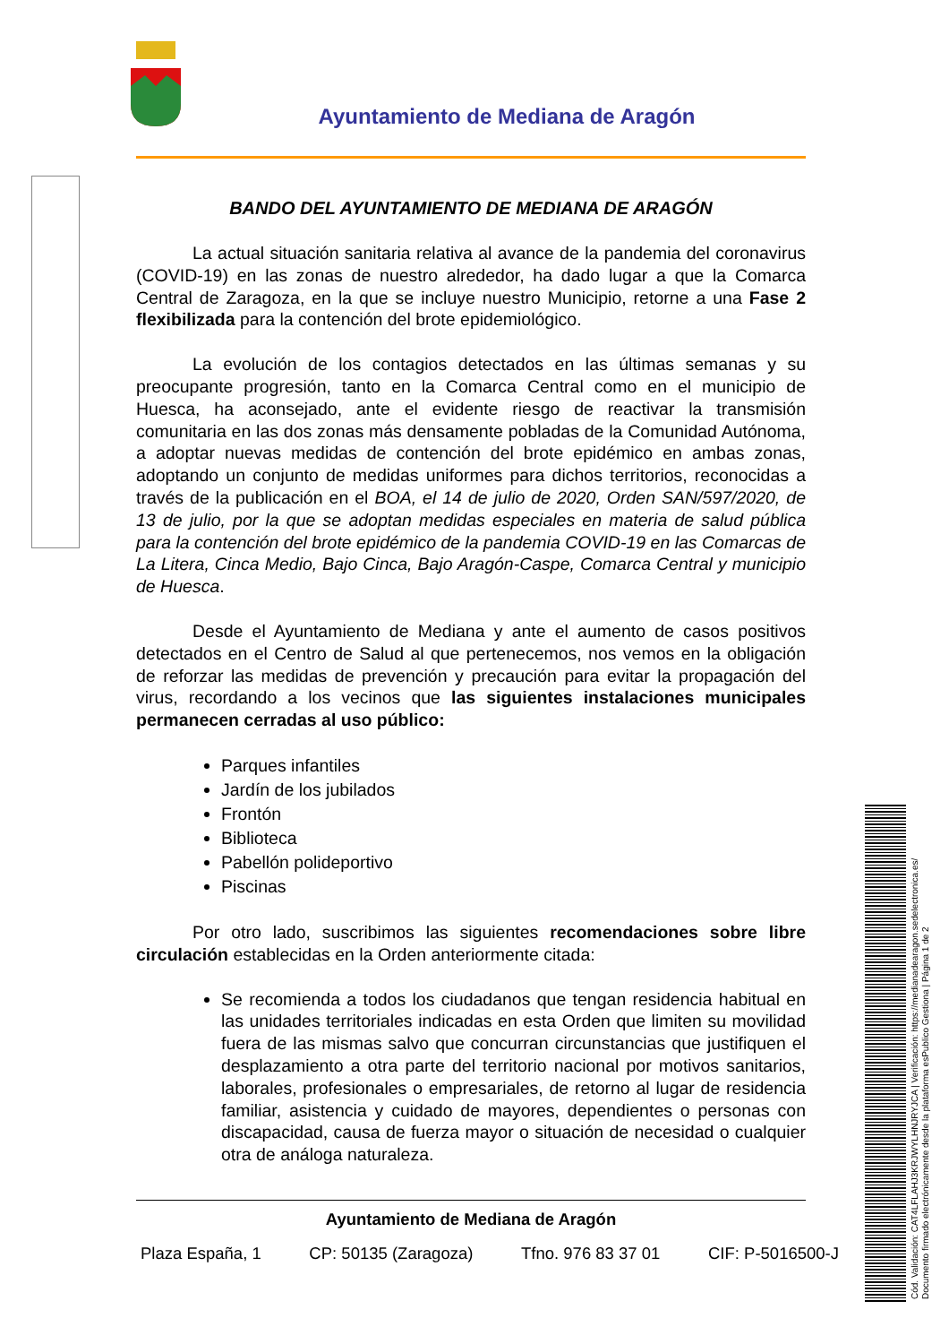Ayuntamiento de Mediana de Aragón
BANDO DEL AYUNTAMIENTO DE MEDIANA DE ARAGÓN
La actual situación sanitaria relativa al avance de la pandemia del coronavirus (COVID-19) en las zonas de nuestro alrededor, ha dado lugar a que la Comarca Central de Zaragoza, en la que se incluye nuestro Municipio, retorne a una Fase 2 flexibilizada para la contención del brote epidemiológico.
La evolución de los contagios detectados en las últimas semanas y su preocupante progresión, tanto en la Comarca Central como en el municipio de Huesca, ha aconsejado, ante el evidente riesgo de reactivar la transmisión comunitaria en las dos zonas más densamente pobladas de la Comunidad Autónoma, a adoptar nuevas medidas de contención del brote epidémico en ambas zonas, adoptando un conjunto de medidas uniformes para dichos territorios, reconocidas a través de la publicación en el BOA, el 14 de julio de 2020, Orden SAN/597/2020, de 13 de julio, por la que se adoptan medidas especiales en materia de salud pública para la contención del brote epidémico de la pandemia COVID-19 en las Comarcas de La Litera, Cinca Medio, Bajo Cinca, Bajo Aragón-Caspe, Comarca Central y municipio de Huesca.
Desde el Ayuntamiento de Mediana y ante el aumento de casos positivos detectados en el Centro de Salud al que pertenecemos, nos vemos en la obligación de reforzar las medidas de prevención y precaución para evitar la propagación del virus, recordando a los vecinos que las siguientes instalaciones municipales permanecen cerradas al uso público:
Parques infantiles
Jardín de los jubilados
Frontón
Biblioteca
Pabellón polideportivo
Piscinas
Por otro lado, suscribimos las siguientes recomendaciones sobre libre circulación establecidas en la Orden anteriormente citada:
Se recomienda a todos los ciudadanos que tengan residencia habitual en las unidades territoriales indicadas en esta Orden que limiten su movilidad fuera de las mismas salvo que concurran circunstancias que justifiquen el desplazamiento a otra parte del territorio nacional por motivos sanitarios, laborales, profesionales o empresariales, de retorno al lugar de residencia familiar, asistencia y cuidado de mayores, dependientes o personas con discapacidad, causa de fuerza mayor o situación de necesidad o cualquier otra de análoga naturaleza.
Ayuntamiento de Mediana de Aragón
Plaza España, 1 CP: 50135 (Zaragoza) Tfno. 976 83 37 01 CIF: P-5016500-J
Cód. Validación: CAT4LFLAHJ3KRJWYLHNJRYJCA | Verificación: https://medianadearagon.sedelectronica.es/
Documento firmado electrónicamente desde la plataforma esPublico Gestiona | Página 1 de 2